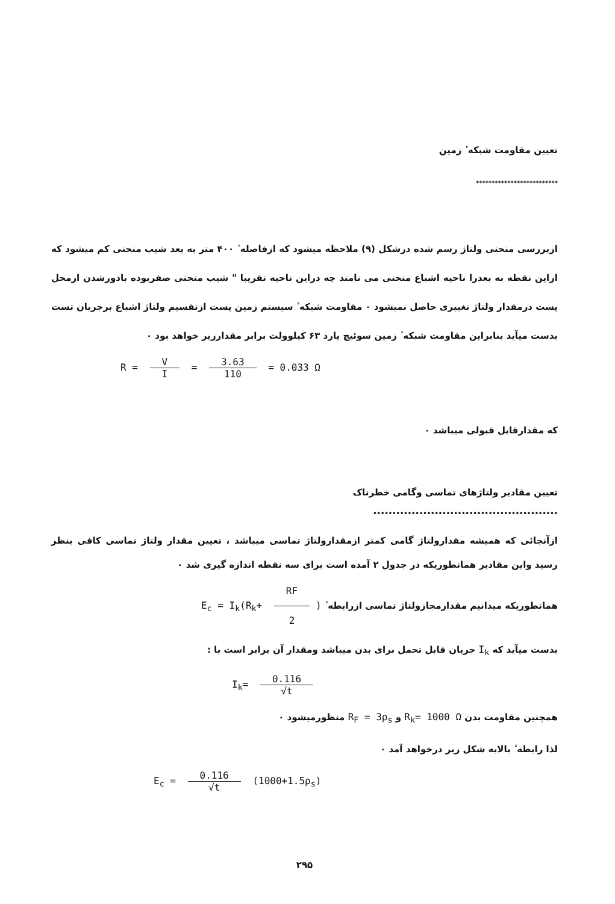تعیین مقاومت شبکه ٔ زمین
**************************
ازبررسی منحنی ولتاژ رسم شده درشکل (۹) ملاحظه میشود که ازفاصله ٔ ۴۰۰ متر به بعد شیب منحنی کم میشود که ازاین نقطه به بعدرا ناحیه اشباع منحنی می نامند چه دراین ناحیه تقریبا " شیب منحنی صفربوده بادورشدن ازمحل پست درمقدار ولتاژ تغییری حاصل نمیشود ۰ مقاومت شبکه ٔ سیستم زمین پست ازتقسیم ولتاژ اشباع برجریان تست بدست میآید بنابراین مقاومت شبکه ٔ زمین سوئیچ یارد ۶۳ کیلوولت برابر مقدارزیر خواهد بود ۰
R = V I = 3.63 110 = 0.033 Ω
که مقدارقابل قبولی میباشد ۰
تعیین مقادیر ولتاژهای تماسی وگامی خطرناک
••••••••••••••••••••••••••••••••••••••••••••••••
ازآنجائی که همیشه مقدارولتاژ گامی کمتر ازمقدارولتاژ تماسی میباشد ، تعیین مقدار ولتاژ تماسی کافی بنظر رسید واین مقادیر همانطوریکه در جدول ۲ آمده است برای سه نقطه اندازه گیری شد ۰
همانطوریکه میدانیم مقدارمجازولتاژ تماسی ازرابطه ٔ E<sub>c</sub> = I<sub>k</sub>(R<sub>k</sub>+ RF 2)
بدست میآید که I<sub>k</sub> جریان قابل تحمل برای بدن میباشد ومقدار آن برابر است با :
I<sub>k</sub>= 0.116 √t
همچنین مقاومت بدن R<sub>k</sub>= 1000 Ω و R<sub>F</sub> = 3ρ<sub>s</sub> منظورمیشود ۰
لذا رابطه ٔ بالابه شکل زیر درخواهد آمد ۰
E<sub>c</sub> = 0.116 √t (1000+1.5ρ<sub>s</sub>)
۲۹۵